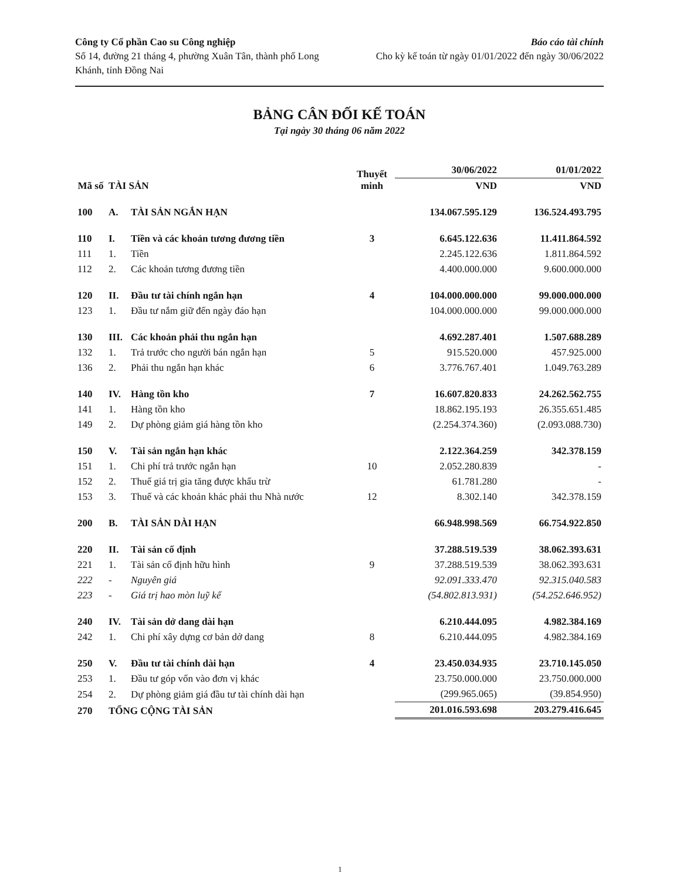Công ty Cổ phần Cao su Công nghiệp
Số 14, đường 21 tháng 4, phường Xuân Tân, thành phố Long Khánh, tỉnh Đồng Nai
Báo cáo tài chính
Cho kỳ kế toán từ ngày 01/01/2022 đến ngày 30/06/2022
BẢNG CÂN ĐỐI KẾ TOÁN
Tại ngày 30 tháng 06 năm 2022
| Mã số | TÀI SẢN | | Thuyết minh | 30/06/2022 | 01/01/2022 |
| --- | --- | --- | --- | --- | --- |
| | | | | VND | VND |
| 100 | A. | TÀI SẢN NGẮN HẠN | | 134.067.595.129 | 136.524.493.795 |
| 110 | I. | Tiền và các khoản tương đương tiền | 3 | 6.645.122.636 | 11.411.864.592 |
| 111 | 1. | Tiền | | 2.245.122.636 | 1.811.864.592 |
| 112 | 2. | Các khoản tương đương tiền | | 4.400.000.000 | 9.600.000.000 |
| 120 | II. | Đầu tư tài chính ngắn hạn | 4 | 104.000.000.000 | 99.000.000.000 |
| 123 | 1. | Đầu tư nắm giữ đến ngày đáo hạn | | 104.000.000.000 | 99.000.000.000 |
| 130 | III. | Các khoản phải thu ngắn hạn | | 4.692.287.401 | 1.507.688.289 |
| 132 | 1. | Trả trước cho người bán ngắn hạn | 5 | 915.520.000 | 457.925.000 |
| 136 | 2. | Phải thu ngắn hạn khác | 6 | 3.776.767.401 | 1.049.763.289 |
| 140 | IV. | Hàng tồn kho | 7 | 16.607.820.833 | 24.262.562.755 |
| 141 | 1. | Hàng tồn kho | | 18.862.195.193 | 26.355.651.485 |
| 149 | 2. | Dự phòng giảm giá hàng tồn kho | | (2.254.374.360) | (2.093.088.730) |
| 150 | V. | Tài sản ngắn hạn khác | | 2.122.364.259 | 342.378.159 |
| 151 | 1. | Chi phí trả trước ngắn hạn | 10 | 2.052.280.839 | - |
| 152 | 2. | Thuế giá trị gia tăng được khấu trừ | | 61.781.280 | - |
| 153 | 3. | Thuế và các khoản khác phải thu Nhà nước | 12 | 8.302.140 | 342.378.159 |
| 200 | B. | TÀI SẢN DÀI HẠN | | 66.948.998.569 | 66.754.922.850 |
| 220 | II. | Tài sản cố định | | 37.288.519.539 | 38.062.393.631 |
| 221 | 1. | Tài sản cố định hữu hình | 9 | 37.288.519.539 | 38.062.393.631 |
| 222 | - | Nguyên giá | | 92.091.333.470 | 92.315.040.583 |
| 223 | - | Giá trị hao mòn luỹ kế | | (54.802.813.931) | (54.252.646.952) |
| 240 | IV. | Tài sản dở dang dài hạn | | 6.210.444.095 | 4.982.384.169 |
| 242 | 1. | Chi phí xây dựng cơ bản dở dang | 8 | 6.210.444.095 | 4.982.384.169 |
| 250 | V. | Đầu tư tài chính dài hạn | 4 | 23.450.034.935 | 23.710.145.050 |
| 253 | 1. | Đầu tư góp vốn vào đơn vị khác | | 23.750.000.000 | 23.750.000.000 |
| 254 | 2. | Dự phòng giảm giá đầu tư tài chính dài hạn | | (299.965.065) | (39.854.950) |
| 270 | TỔNG CỘNG TÀI SẢN | | | 201.016.593.698 | 203.279.416.645 |
1